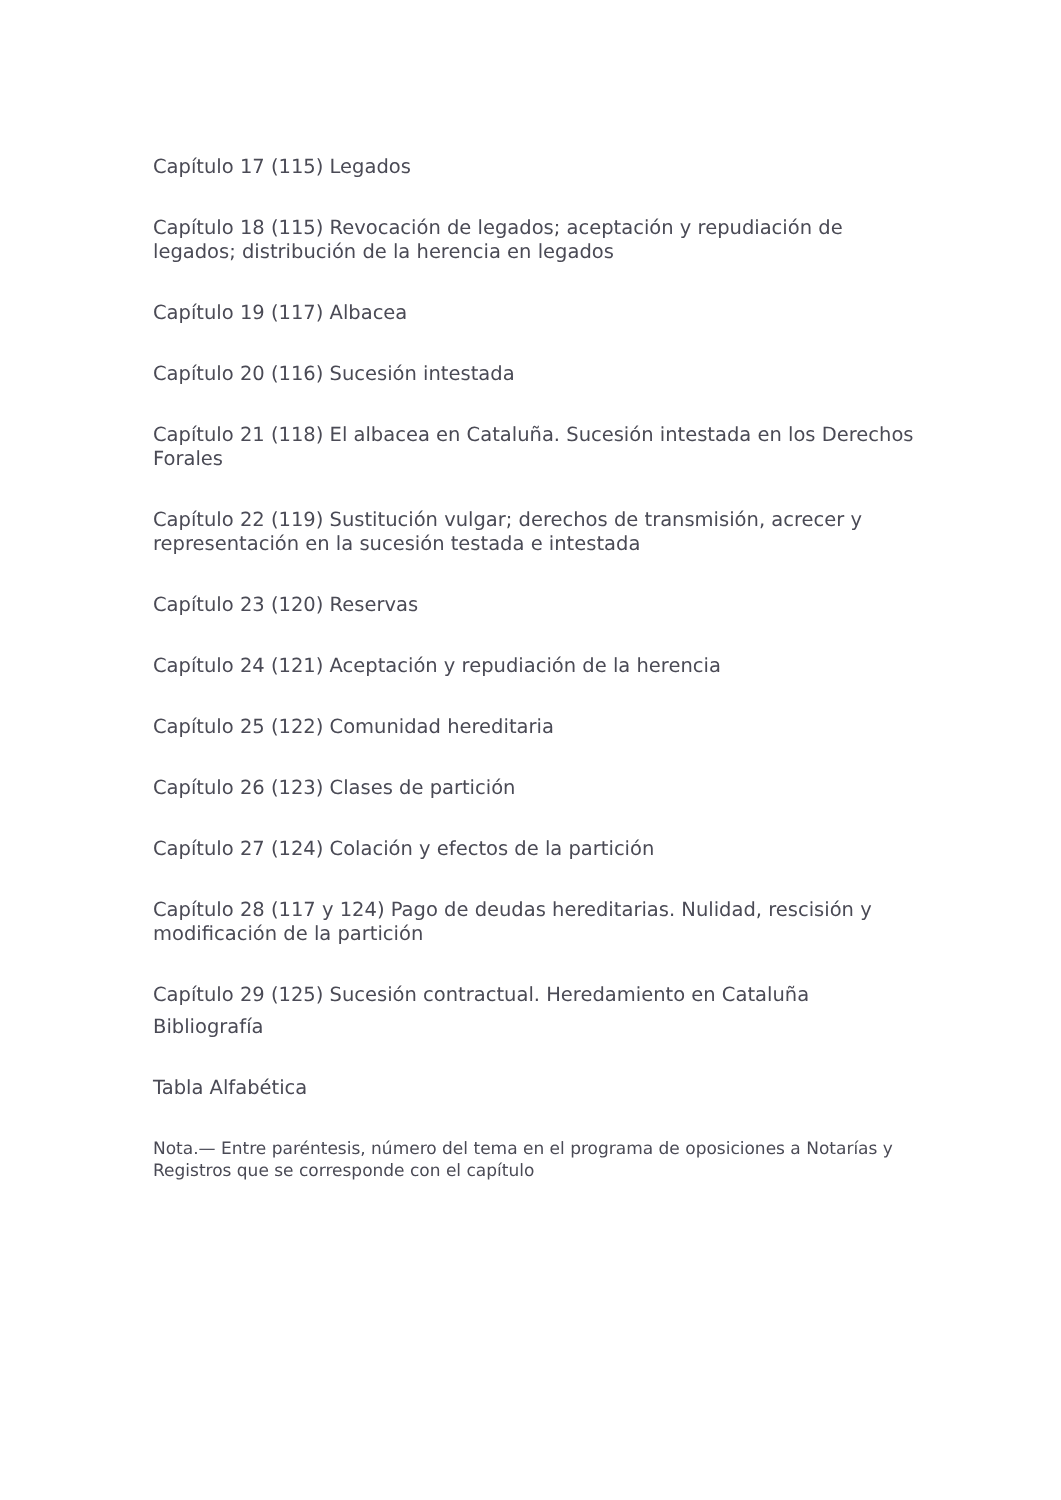Capítulo 17 (115) Legados
Capítulo 18 (115) Revocación de legados; aceptación y repudiación de legados; distribución de la herencia en legados
Capítulo 19 (117) Albacea
Capítulo 20 (116) Sucesión intestada
Capítulo 21 (118) El albacea en Cataluña. Sucesión intestada en los Derechos Forales
Capítulo 22 (119) Sustitución vulgar; derechos de transmisión, acrecer y representación en la sucesión testada e intestada
Capítulo 23 (120) Reservas
Capítulo 24 (121) Aceptación y repudiación de la herencia
Capítulo 25 (122) Comunidad hereditaria
Capítulo 26 (123) Clases de partición
Capítulo 27 (124) Colación y efectos de la partición
Capítulo 28 (117 y 124) Pago de deudas hereditarias. Nulidad, rescisión y modificación de la partición
Capítulo 29 (125) Sucesión contractual. Heredamiento en Cataluña
Bibliografía
Tabla Alfabética
Nota.— Entre paréntesis, número del tema en el programa de oposiciones a Notarías y Registros que se corresponde con el capítulo